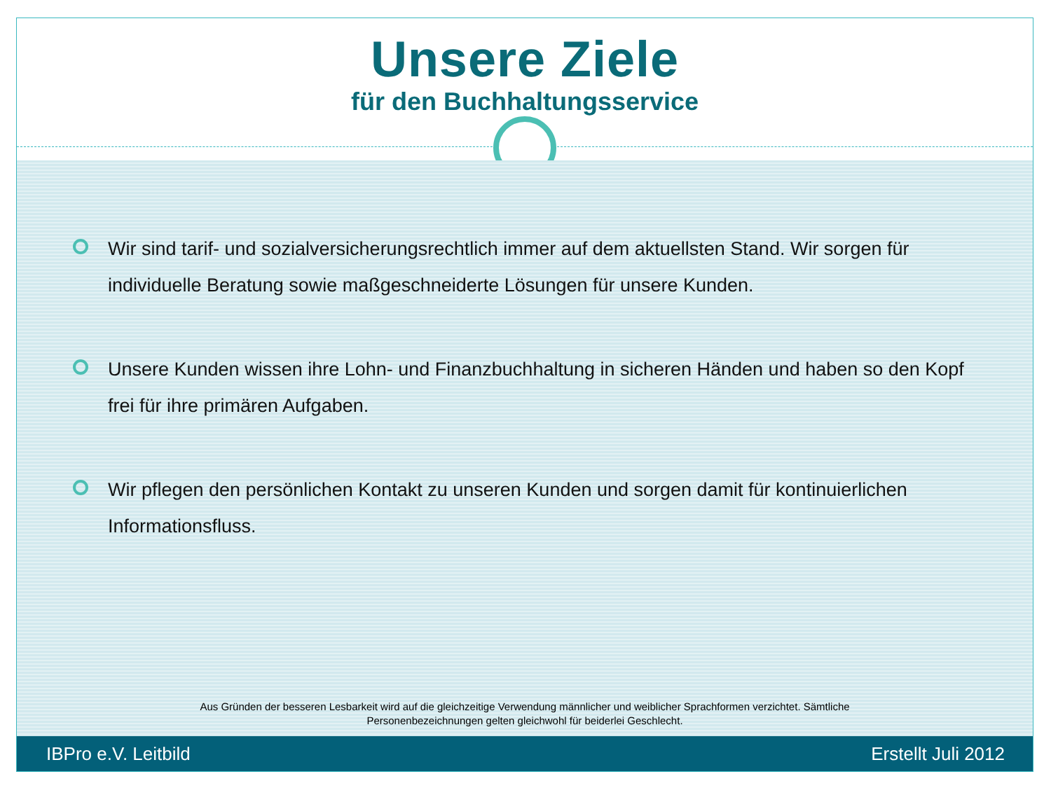Unsere Ziele
für den Buchhaltungsservice
Wir sind tarif- und sozialversicherungsrechtlich immer auf dem aktuellsten Stand. Wir sorgen für individuelle Beratung sowie maßgeschneiderte Lösungen für unsere Kunden.
Unsere Kunden wissen ihre Lohn- und Finanzbuchhaltung in sicheren Händen und haben so den Kopf frei für ihre primären Aufgaben.
Wir pflegen den persönlichen Kontakt zu unseren Kunden und sorgen damit für kontinuierlichen Informationsfluss.
Aus Gründen der besseren Lesbarkeit wird auf die gleichzeitige Verwendung männlicher und weiblicher Sprachformen verzichtet. Sämtliche Personenbezeichnungen gelten gleichwohl für beiderlei Geschlecht.
IBPro e.V. Leitbild Erstellt Juli 2012